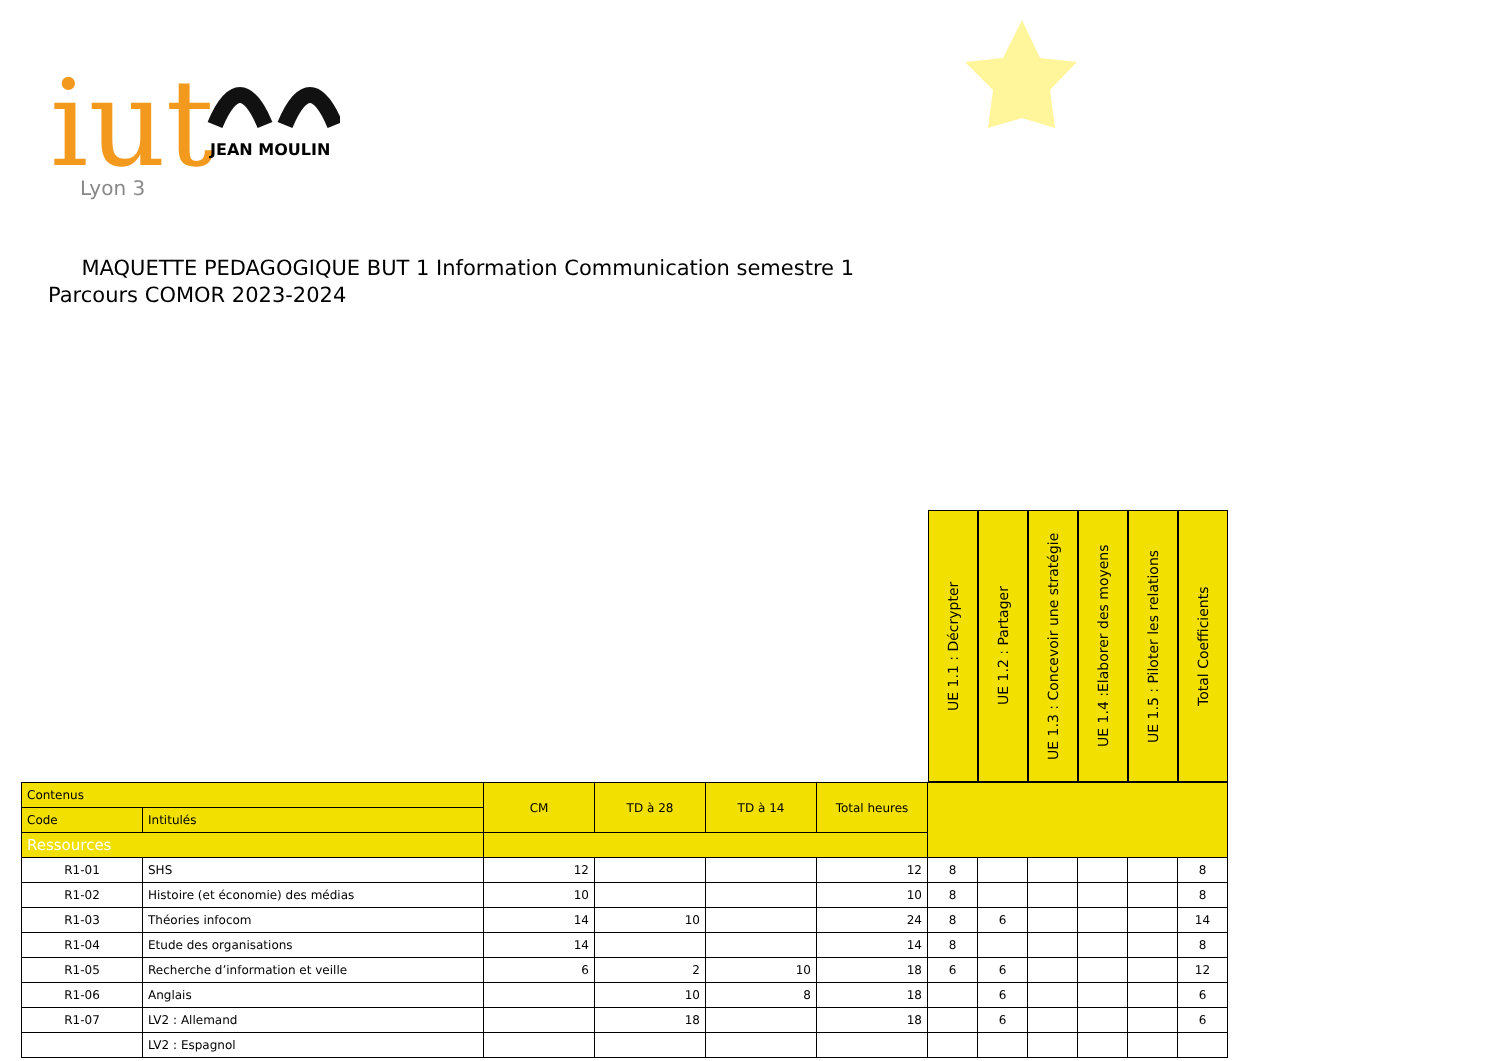iut
Lyon 3
JEAN MOULIN
MAQUETTE PEDAGOGIQUE BUT 1 Information Communication semestre 1
Parcours COMOR 2023-2024
| | | | | | | UE 1.1 : Décrypter | UE 1.2 : Partager | UE 1.3 : Concevoir une stratégie | UE 1.4 :Elaborer des moyens | UE 1.5 : Piloter les relations | Total Coefficients |
| Contenus | | CM | TD à 28 | TD à 14 | Total heures | | | | | | |
| Code | Intitulés | | | | | | | | | | |
| Ressources | | | | | | | | | | | |
| R1-01 | SHS | 12 | | | 12 | 8 | | | | | 8 |
| R1-02 | Histoire (et économie) des médias | 10 | | | 10 | 8 | | | | | 8 |
| R1-03 | Théories infocom | 14 | 10 | | 24 | 8 | 6 | | | | 14 |
| R1-04 | Etude des organisations | 14 | | | 14 | 8 | | | | | 8 |
| R1-05 | Recherche d’information et veille | 6 | 2 | 10 | 18 | 6 | 6 | | | | 12 |
| R1-06 | Anglais | | 10 | 8 | 18 | | 6 | | | | 6 |
| R1-07 | LV2 : Allemand | | 18 | | 18 | | 6 | | | | 6 |
| | LV2 : Espagnol | | | | | | | | | | |